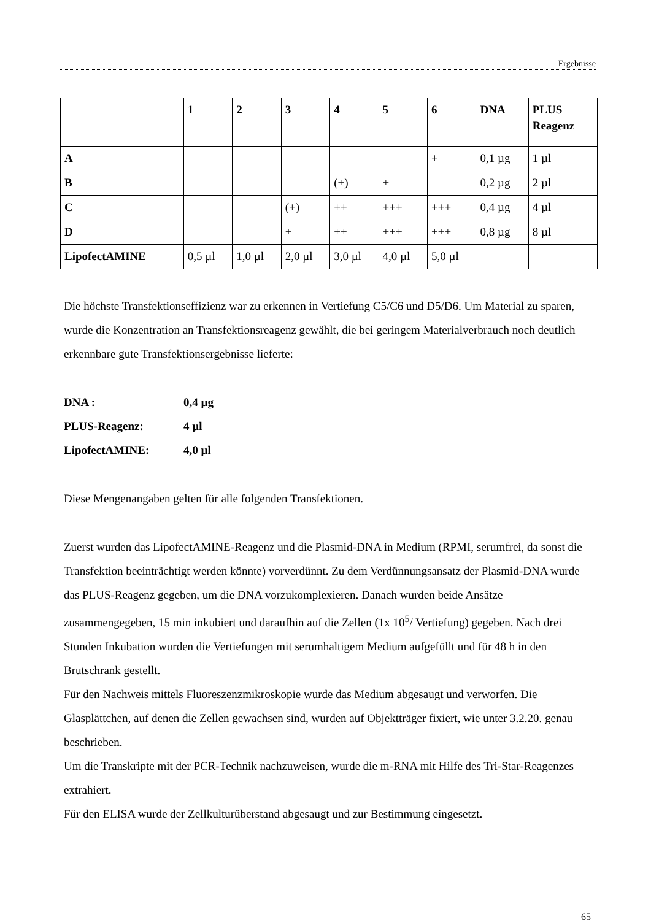Ergebnisse
| | 1 | 2 | 3 | 4 | 5 | 6 | DNA | PLUS Reagenz |
| --- | --- | --- | --- | --- | --- | --- | --- | --- |
| A | | | | | | + | 0,1 µg | 1 µl |
| B | | | | (+) | + | | 0,2 µg | 2 µl |
| C | | | (+) | ++ | +++ | +++ | 0,4 µg | 4 µl |
| D | | | + | ++ | +++ | +++ | 0,8 µg | 8 µl |
| LipofectAMINE | 0,5 µl | 1,0 µl | 2,0 µl | 3,0 µl | 4,0 µl | 5,0 µl | | |
Die höchste Transfektionseffizienz war zu erkennen in Vertiefung C5/C6 und D5/D6. Um Material zu sparen, wurde die Konzentration an Transfektionsreagenz gewählt, die bei geringem Materialverbrauch noch deutlich erkennbare gute Transfektionsergebnisse lieferte:
DNA : 0,4 µg
PLUS-Reagenz: 4 µl
LipofectAMINE: 4,0 µl
Diese Mengenangaben gelten für alle folgenden Transfektionen.
Zuerst wurden das LipofectAMINE-Reagenz und die Plasmid-DNA in Medium (RPMI, serumfrei, da sonst die Transfektion beeinträchtigt werden könnte) vorverdünnt. Zu dem Verdünnungsansatz der Plasmid-DNA wurde das PLUS-Reagenz gegeben, um die DNA vorzukomplexieren. Danach wurden beide Ansätze zusammengegeben, 15 min inkubiert und daraufhin auf die Zellen (1x 10<sup>5</sup>/ Vertiefung) gegeben. Nach drei Stunden Inkubation wurden die Vertiefungen mit serumhaltigem Medium aufgefüllt und für 48 h in den Brutschrank gestellt.
Für den Nachweis mittels Fluoreszenzmikroskopie wurde das Medium abgesaugt und verworfen. Die Glasplättchen, auf denen die Zellen gewachsen sind, wurden auf Objektträger fixiert, wie unter 3.2.20. genau beschrieben.
Um die Transkripte mit der PCR-Technik nachzuweisen, wurde die m-RNA mit Hilfe des Tri-Star-Reagenzes extrahiert.
Für den ELISA wurde der Zellkulturüberstand abgesaugt und zur Bestimmung eingesetzt.
65